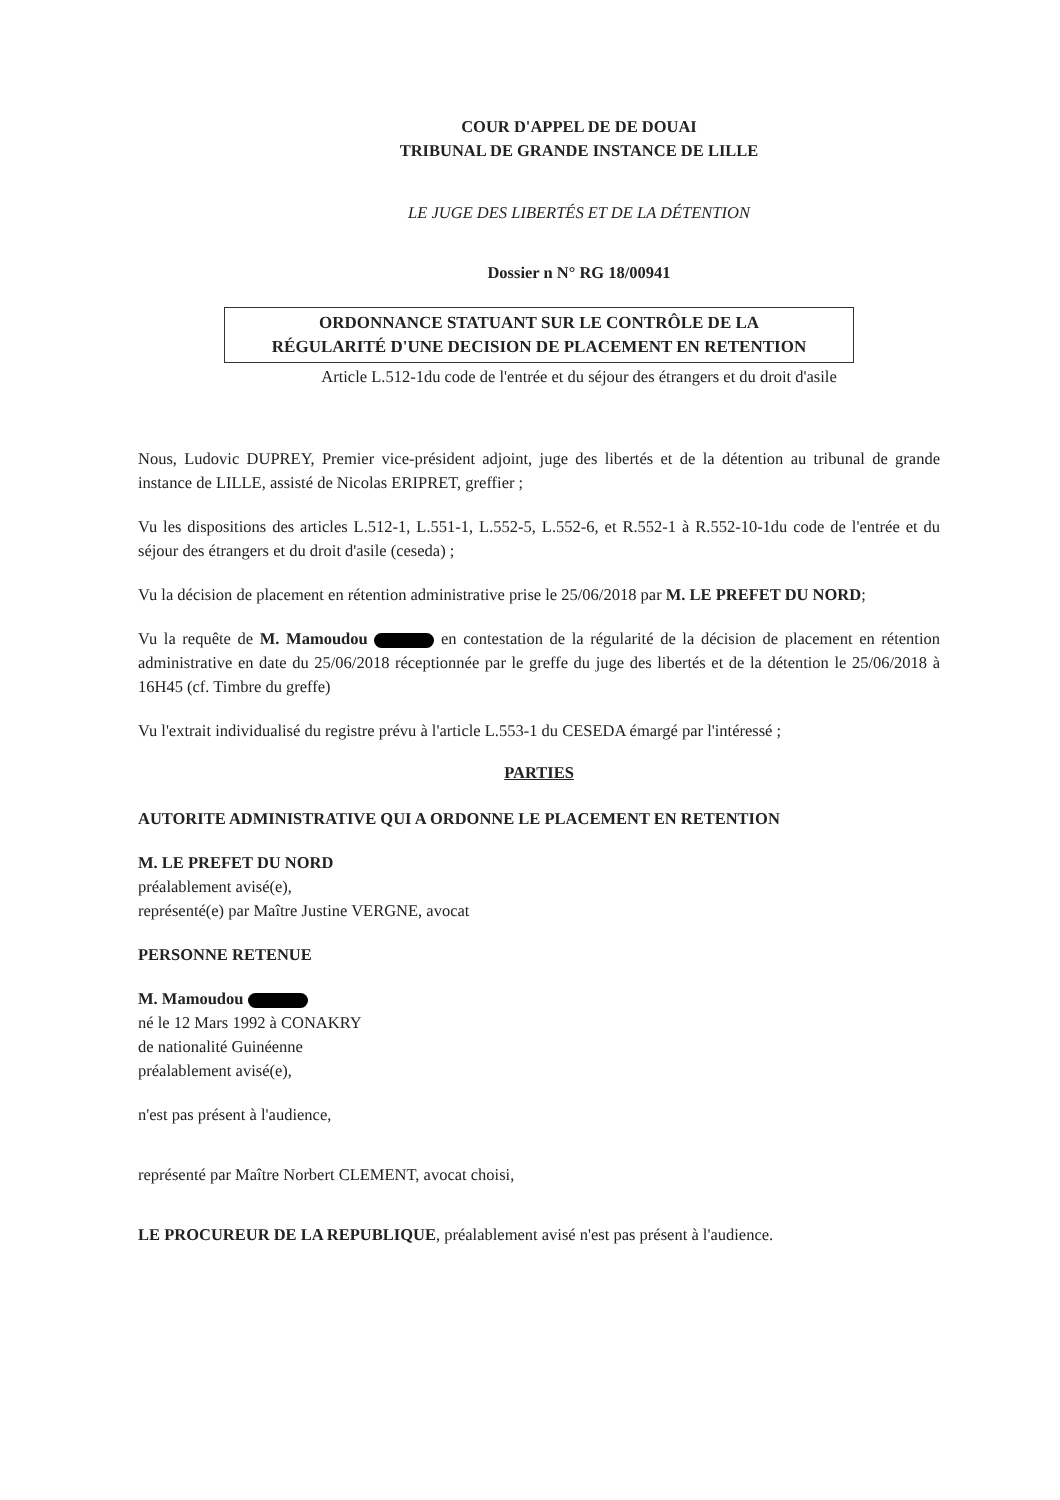COUR D'APPEL DE DE DOUAI
TRIBUNAL DE GRANDE INSTANCE DE LILLE
LE JUGE DES LIBERTÉS ET DE LA DÉTENTION
Dossier n N° RG 18/00941
ORDONNANCE STATUANT SUR LE CONTRÔLE DE LA
RÉGULARITÉ D'UNE DECISION DE PLACEMENT EN RETENTION
Article L.512-1du code de l'entrée et du séjour des étrangers et du droit d'asile
Nous, Ludovic DUPREY, Premier vice-président adjoint, juge des libertés et de la détention au tribunal de grande instance de LILLE, assisté de Nicolas ERIPRET, greffier ;
Vu les dispositions des articles L.512-1, L.551-1, L.552-5, L.552-6, et R.552-1 à R.552-10-1du code de l'entrée et du séjour des étrangers et du droit d'asile (ceseda) ;
Vu la décision de placement en rétention administrative prise le 25/06/2018 par M. LE PREFET DU NORD;
Vu la requête de M. Mamoudou en contestation de la régularité de la décision de placement en rétention administrative en date du 25/06/2018 réceptionnée par le greffe du juge des libertés et de la détention le 25/06/2018 à 16H45 (cf. Timbre du greffe)
Vu l'extrait individualisé du registre prévu à l'article L.553-1 du CESEDA émargé par l'intéressé ;
PARTIES
AUTORITE ADMINISTRATIVE QUI A ORDONNE LE PLACEMENT EN RETENTION
M. LE PREFET DU NORD
préalablement avisé(e),
représenté(e) par Maître Justine VERGNE, avocat
PERSONNE RETENUE
M. Mamoudou
né le 12 Mars 1992 à CONAKRY
de nationalité Guinéenne
préalablement avisé(e),
n'est pas présent à l'audience,
représenté par Maître Norbert CLEMENT, avocat choisi,
LE PROCUREUR DE LA REPUBLIQUE, préalablement avisé n'est pas présent à l'audience.